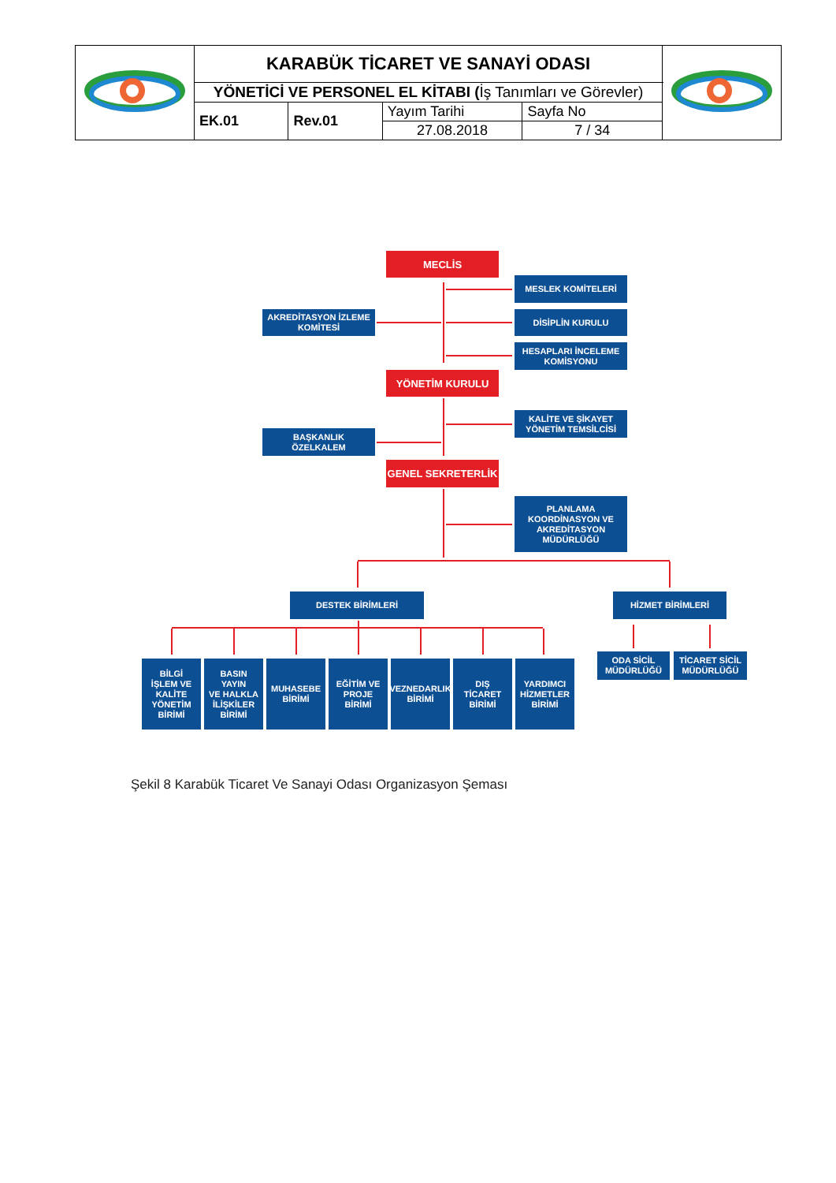| | KARABÜK TİCARET VE SANAYİ ODASI | | |
| | YÖNETİCİ VE PERSONEL EL KİTABI ( İş Tanımları ve Görevler) | | |
| | / EK.01 / Rev.01 / | / Yayım Tarihi / Sayfa No / / 27.08.2018 / 7 / 34 / | |
MECLİS
MESLEK KOMİTELERİ
AKREDİTASYON İZLEME
KOMİTESİ
DİSİPLİN KURULU
HESAPLARI İNCELEME
KOMİSYONU
YÖNETİM KURULU
BAŞKANLIK
ÖZELKALEM
KALİTE VE ŞİKAYET
YÖNETİM TEMSİLCİSİ
GENEL SEKRETERLİK
PLANLAMA
KOORDİNASYON VE
AKREDİTASYON
MÜDÜRLÜĞÜ
DESTEK BİRİMLERİ HİZMET BİRİMLERİ
BİLGİ
İŞLEM VE
KALİTE
YÖNETİM
BİRİMİ
BASIN
YAYIN
VE HALKLA
İLİŞKİLER
BİRİMİ
MUHASEBE
BİRİMİ
EĞİTİM VE
PROJE
BİRİMİ
VEZNEDARLIK
BİRİMİ
DIŞ
TİCARET
BİRİMİ
YARDIMCI
HİZMETLER
BİRİMİ
ODA SİCİL
MÜDÜRLÜĞÜ
TİCARET SİCİL
MÜDÜRLÜĞÜ
Şekil 8 Karabük Ticaret Ve Sanayi Odası Organizasyon Şeması